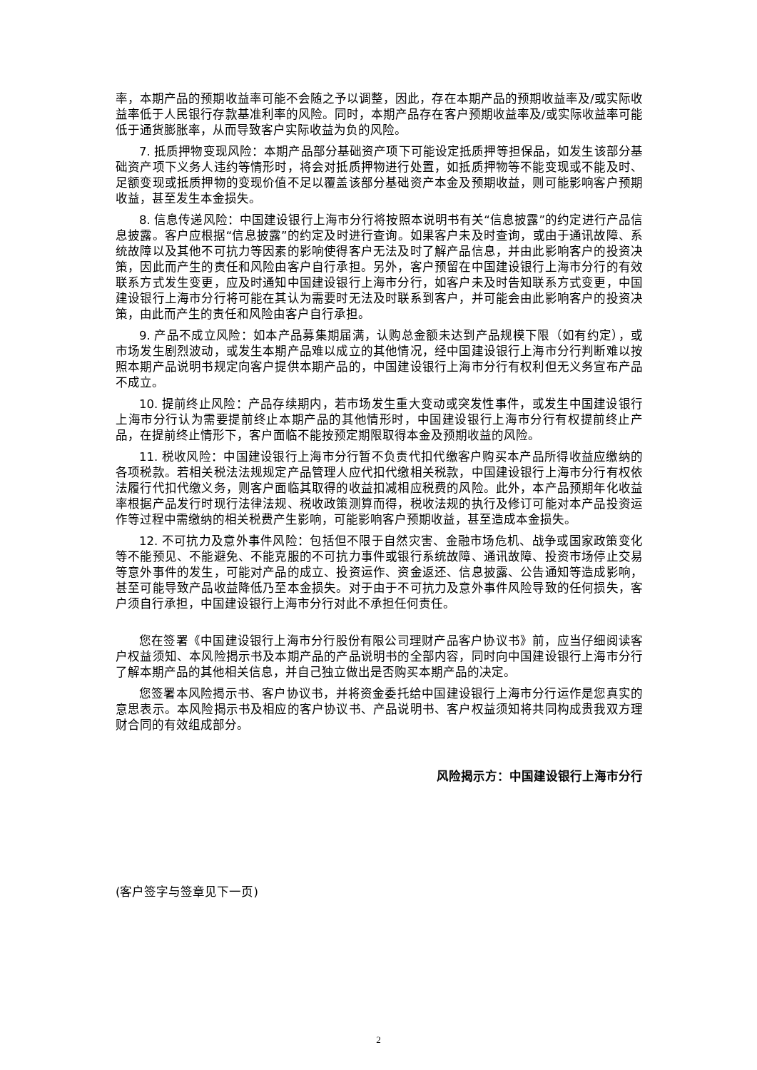率，本期产品的预期收益率可能不会随之予以调整，因此，存在本期产品的预期收益率及/或实际收益率低于人民银行存款基准利率的风险。同时，本期产品存在客户预期收益率及/或实际收益率可能低于通货膨胀率，从而导致客户实际收益为负的风险。
7. 抵质押物变现风险：本期产品部分基础资产项下可能设定抵质押等担保品，如发生该部分基础资产项下义务人违约等情形时，将会对抵质押物进行处置，如抵质押物等不能变现或不能及时、足额变现或抵质押物的变现价值不足以覆盖该部分基础资产本金及预期收益，则可能影响客户预期收益，甚至发生本金损失。
8. 信息传递风险：中国建设银行上海市分行将按照本说明书有关“信息披露”的约定进行产品信息披露。客户应根据“信息披露”的约定及时进行查询。如果客户未及时查询，或由于通讯故障、系统故障以及其他不可抗力等因素的影响使得客户无法及时了解产品信息，并由此影响客户的投资决策，因此而产生的责任和风险由客户自行承担。另外，客户预留在中国建设银行上海市分行的有效联系方式发生变更，应及时通知中国建设银行上海市分行，如客户未及时告知联系方式变更，中国建设银行上海市分行将可能在其认为需要时无法及时联系到客户，并可能会由此影响客户的投资决策，由此而产生的责任和风险由客户自行承担。
9. 产品不成立风险：如本产品募集期届满，认购总金额未达到产品规模下限（如有约定），或市场发生剧烈波动，或发生本期产品难以成立的其他情况，经中国建设银行上海市分行判断难以按照本期产品说明书规定向客户提供本期产品的，中国建设银行上海市分行有权利但无义务宣布产品不成立。
10. 提前终止风险：产品存续期内，若市场发生重大变动或突发性事件，或发生中国建设银行上海市分行认为需要提前终止本期产品的其他情形时，中国建设银行上海市分行有权提前终止产品，在提前终止情形下，客户面临不能按预定期限取得本金及预期收益的风险。
11. 税收风险：中国建设银行上海市分行暂不负责代扣代缴客户购买本产品所得收益应缴纳的各项税款。若相关税法法规规定产品管理人应代扣代缴相关税款，中国建设银行上海市分行有权依法履行代扣代缴义务，则客户面临其取得的收益扣减相应税费的风险。此外，本产品预期年化收益率根据产品发行时现行法律法规、税收政策测算而得，税收法规的执行及修订可能对本产品投资运作等过程中需缴纳的相关税费产生影响，可能影响客户预期收益，甚至造成本金损失。
12. 不可抗力及意外事件风险：包括但不限于自然灾害、金融市场危机、战争或国家政策变化等不能预见、不能避免、不能克服的不可抗力事件或银行系统故障、通讯故障、投资市场停止交易等意外事件的发生，可能对产品的成立、投资运作、资金返还、信息披露、公告通知等造成影响，甚至可能导致产品收益降低乃至本金损失。对于由于不可抗力及意外事件风险导致的任何损失，客户须自行承担，中国建设银行上海市分行对此不承担任何责任。
您在签署《中国建设银行上海市分行股份有限公司理财产品客户协议书》前，应当仔细阅读客户权益须知、本风险揭示书及本期产品的产品说明书的全部内容，同时向中国建设银行上海市分行了解本期产品的其他相关信息，并自己独立做出是否购买本期产品的决定。
您签署本风险揭示书、客户协议书，并将资金委托给中国建设银行上海市分行运作是您真实的意思表示。本风险揭示书及相应的客户协议书、产品说明书、客户权益须知将共同构成贵我双方理财合同的有效组成部分。
风险揭示方：中国建设银行上海市分行
(客户签字与签章见下一页)
2